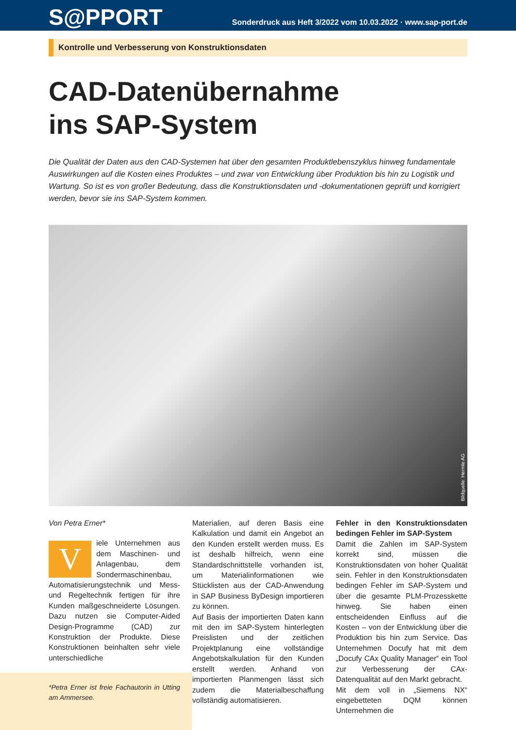S@PPORT
Sonderdruck aus Heft 3/2022 vom 10.03.2022 · www.sap-port.de
Kontrolle und Verbesserung von Konstruktionsdaten
CAD-Datenübernahme
ins SAP-System
Die Qualität der Daten aus den CAD-Systemen hat über den gesamten Produktlebenszyklus hinweg fundamentale Auswirkungen auf die Kosten eines Produktes – und zwar von Entwicklung über Produktion bis hin zu Logistik und Wartung. So ist es von großer Bedeutung, dass die Konstruktionsdaten und -dokumentationen geprüft und korrigiert werden, bevor sie ins SAP-System kommen.
Bildquelle: Hermle AG
Von Petra Erner*
Viele Unternehmen aus dem Maschinen- und Anlagenbau, dem Sondermaschinenbau, Automatisierungstechnik und Mess- und Regeltechnik fertigen für ihre Kunden maßgeschneiderte Lösungen. Dazu nutzen sie Computer-Aided Design-Programme (CAD) zur Konstruktion der Produkte. Diese Konstruktionen beinhalten sehr viele unterschiedliche
*Petra Erner ist freie Fachautorin in Utting am Ammersee.
Materialien, auf deren Basis eine Kalkulation und damit ein Angebot an den Kunden erstellt werden muss. Es ist deshalb hilfreich, wenn eine Standardschnittstelle vorhanden ist, um Materialinformationen wie Stücklisten aus der CAD-Anwendung in SAP Business ByDesign importieren zu können.
Auf Basis der importierten Daten kann mit den im SAP-System hinterlegten Preislisten und der zeitlichen Projektplanung eine vollständige Angebotskalkulation für den Kunden erstellt werden. Anhand von importierten Planmengen lässt sich zudem die Materialbeschaffung vollständig automatisieren.
Fehler in den Konstruktionsdaten bedingen Fehler im SAP-System
Damit die Zahlen im SAP-System korrekt sind, müssen die Konstruktionsdaten von hoher Qualität sein. Fehler in den Konstruktionsdaten bedingen Fehler im SAP-System und über die gesamte PLM-Prozesskette hinweg. Sie haben einen entscheidenden Einfluss auf die Kosten – von der Entwicklung über die Produktion bis hin zum Service. Das Unternehmen Docufy hat mit dem „Docufy CAx Quality Manager“ ein Tool zur Verbesserung der CAx-Datenqualität auf den Markt gebracht.
Mit dem voll in „Siemens NX“ eingebetteten DQM können Unternehmen die